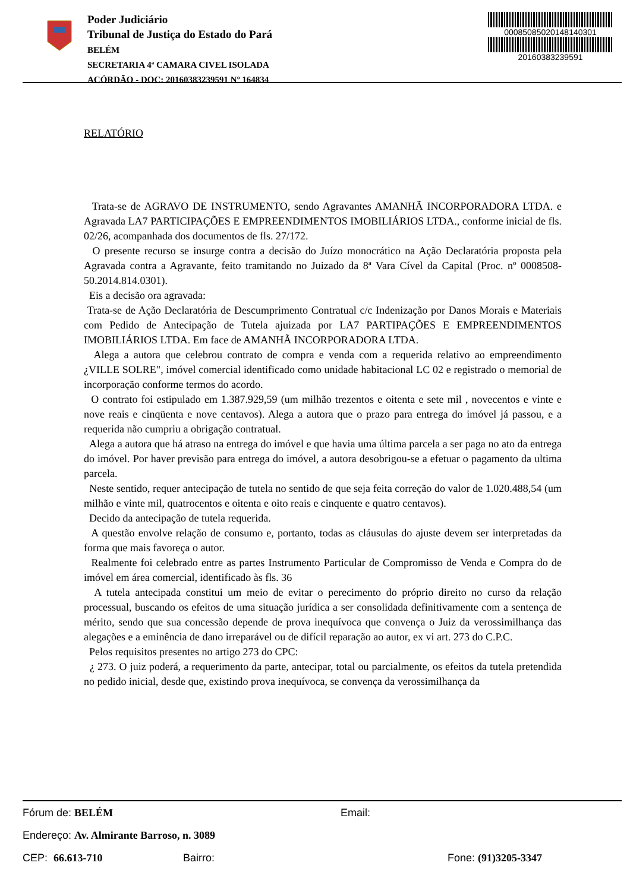Poder Judiciário
Tribunal de Justiça do Estado do Pará
BELÉM
SECRETARIA 4ª CAMARA CIVEL ISOLADA
ACÓRDÃO - DOC: 20160383239591 Nº 164834
00085085020148140301
20160383239591
RELATÓRIO
Trata-se de AGRAVO DE INSTRUMENTO, sendo Agravantes AMANHÃ INCORPORADORA LTDA. e Agravada LA7 PARTICIPAÇÕES E EMPREENDIMENTOS IMOBILIÁRIOS LTDA., conforme inicial de fls. 02/26, acompanhada dos documentos de fls. 27/172.
O presente recurso se insurge contra a decisão do Juízo monocrático na Ação Declaratória proposta pela Agravada contra a Agravante, feito tramitando no Juizado da 8ª Vara Cível da Capital (Proc. nº 0008508-50.2014.814.0301).
Eis a decisão ora agravada:
Trata-se de Ação Declaratória de Descumprimento Contratual c/c Indenização por Danos Morais e Materiais com Pedido de Antecipação de Tutela ajuizada por LA7 PARTIPAÇÕES E EMPREENDIMENTOS IMOBILIÁRIOS LTDA. Em face de AMANHÃ INCORPORADORA LTDA.
Alega a autora que celebrou contrato de compra e venda com a requerida relativo ao empreendimento ¿VILLE SOLRE", imóvel comercial identificado como unidade habitacional LC 02 e registrado o memorial de incorporação conforme termos do acordo.
O contrato foi estipulado em 1.387.929,59 (um milhão trezentos e oitenta e sete mil , novecentos e vinte e nove reais e cinqüenta e nove centavos). Alega a autora que o prazo para entrega do imóvel já passou, e a requerida não cumpriu a obrigação contratual.
Alega a autora que há atraso na entrega do imóvel e que havia uma última parcela a ser paga no ato da entrega do imóvel. Por haver previsão para entrega do imóvel, a autora desobrigou-se a efetuar o pagamento da ultima parcela.
Neste sentido, requer antecipação de tutela no sentido de que seja feita correção do valor de 1.020.488,54 (um milhão e vinte mil, quatrocentos e oitenta e oito reais e cinquente e quatro centavos).
Decido da antecipação de tutela requerida.
A questão envolve relação de consumo e, portanto, todas as cláusulas do ajuste devem ser interpretadas da forma que mais favoreça o autor.
Realmente foi celebrado entre as partes Instrumento Particular de Compromisso de Venda e Compra do de imóvel em área comercial, identificado às fls. 36
A tutela antecipada constitui um meio de evitar o perecimento do próprio direito no curso da relação processual, buscando os efeitos de uma situação jurídica a ser consolidada definitivamente com a sentença de mérito, sendo que sua concessão depende de prova inequívoca que convença o Juiz da verossimilhança das alegações e a eminência de dano irreparável ou de difícil reparação ao autor, ex vi art. 273 do C.P.C.
Pelos requisitos presentes no artigo 273 do CPC:
¿ 273. O juiz poderá, a requerimento da parte, antecipar, total ou parcialmente, os efeitos da tutela pretendida no pedido inicial, desde que, existindo prova inequívoca, se convença da verossimilhança da
Fórum de: BELÉM Email:
Endereço: Av. Almirante Barroso, n. 3089
CEP: 66.613-710 Bairro: Fone: (91)3205-3347